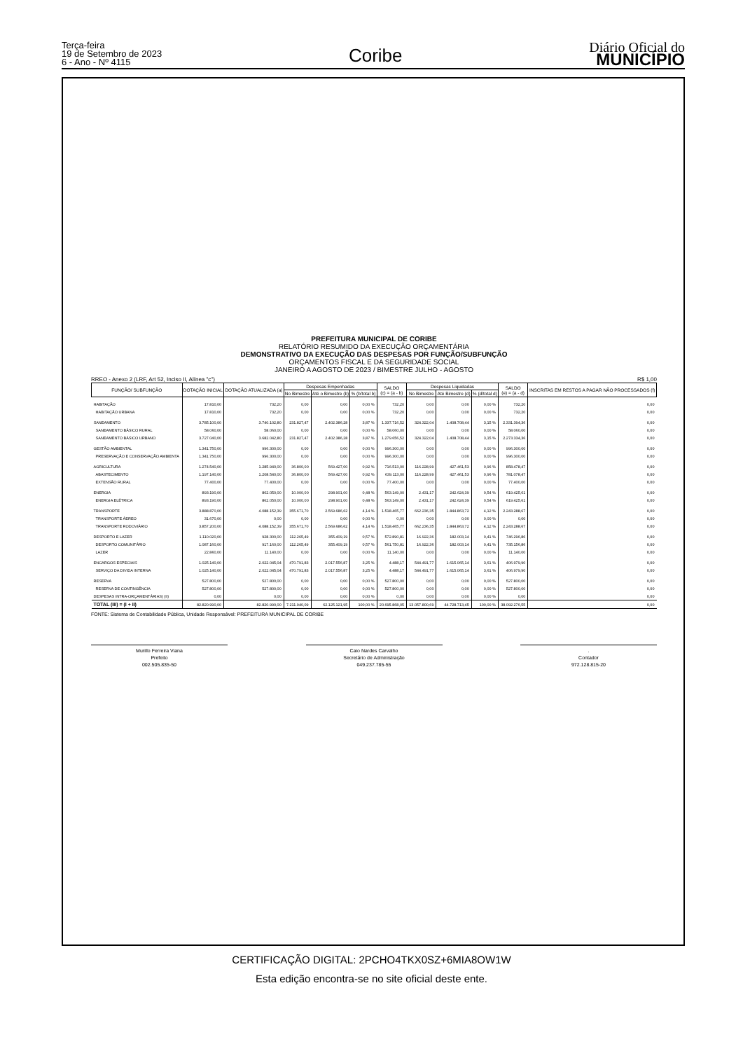Terça-feira
19 de Setembro de 2023
6 - Ano - Nº 4115
Coribe
Diário Oficial do
MUNICÍPIO
PREFEITURA MUNICIPAL DE CORIBE
RELATÓRIO RESUMIDO DA EXECUÇÃO ORÇAMENTÁRIA
DEMONSTRATIVO DA EXECUÇÃO DAS DESPESAS POR FUNÇÃO/SUBFUNÇÃO
ORÇAMENTOS FISCAL E DA SEGURIDADE SOCIAL
JANEIRO A AGOSTO DE 2023 / BIMESTRE JULHO - AGOSTO
RREO - Anexo 2 (LRF, Art 52, Inciso II, Alínea "c") R$ 1,00
| FUNÇÃO/ SUBFUNÇÃO | DOTAÇÃO INICIAL | DOTAÇÃO ATUALIZADA (a) | Despesas Empenhadas | | | SALDO (c) = (a - b) | Despesas Liquidadas | | | SALDO (e) = (a - d) | INSCRITAS EM RESTOS A PAGAR NÃO PROCESSADOS (f) |
| --- | --- | --- | --- | --- | --- | --- | --- | --- | --- | --- | --- |
| | | | No Bimestre | Até o Bimestre (b) | % (b/total b) | | No Bimestre | Até Bimestre (d) | % (d/total d) | | |
| HABITAÇÃO | 17.810,00 | 732,20 | 0,00 | 0,00 | 0,00 % | 732,20 | 0,00 | 0,00 | 0,00 % | 732,20 | 0,00 |
| HABITAÇÃO URBANA | 17.810,00 | 732,20 | 0,00 | 0,00 | 0,00 % | 732,20 | 0,00 | 0,00 | 0,00 % | 732,20 | 0,00 |
| SANEAMENTO | 3.785.100,00 | 3.740.102,80 | 231.827,47 | 2.402.386,28 | 3,87 % | 1.337.716,52 | 324.322,04 | 1.408.708,44 | 3,15 % | 2.331.394,36 | 0,00 |
| SANEAMENTO BÁSICO RURAL | 58.060,00 | 58.060,00 | 0,00 | 0,00 | 0,00 % | 58.060,00 | 0,00 | 0,00 | 0,00 % | 58.060,00 | 0,00 |
| SANEAMENTO BÁSICO URBANO | 3.727.040,00 | 3.682.042,80 | 231.827,47 | 2.402.386,28 | 3,87 % | 1.279.656,52 | 324.322,04 | 1.408.708,44 | 3,15 % | 2.273.334,36 | 0,00 |
| GESTÃO AMBIENTAL | 1.341.750,00 | 996.300,00 | 0,00 | 0,00 | 0,00 % | 996.300,00 | 0,00 | 0,00 | 0,00 % | 996.300,00 | 0,00 |
| PRESERVAÇÃO E CONSERVAÇÃO AMBIENTA | 1.341.750,00 | 996.300,00 | 0,00 | 0,00 | 0,00 % | 996.300,00 | 0,00 | 0,00 | 0,00 % | 996.300,00 | 0,00 |
| AGRICULTURA | 1.274.540,00 | 1.285.940,00 | 36.800,00 | 569.427,00 | 0,92 % | 716.513,00 | 116.228,99 | 427.461,53 | 0,96 % | 858.478,47 | 0,00 |
| ABASTECIMENTO | 1.197.140,00 | 1.208.540,00 | 36.800,00 | 569.427,00 | 0,92 % | 639.113,00 | 116.228,99 | 427.461,53 | 0,96 % | 781.078,47 | 0,00 |
| EXTENSÃO RURAL | 77.400,00 | 77.400,00 | 0,00 | 0,00 | 0,00 % | 77.400,00 | 0,00 | 0,00 | 0,00 % | 77.400,00 | 0,00 |
| ENERGIA | 893.190,00 | 862.050,00 | 10.000,00 | 298.901,00 | 0,48 % | 563.149,00 | 2.431,17 | 242.624,39 | 0,54 % | 619.425,61 | 0,00 |
| ENERGIA ELÉTRICA | 893.190,00 | 862.050,00 | 10.000,00 | 298.901,00 | 0,48 % | 563.149,00 | 2.431,17 | 242.624,39 | 0,54 % | 619.425,61 | 0,00 |
| TRANSPORTE | 3.888.870,00 | 4.088.152,39 | 355.671,70 | 2.569.686,62 | 4,14 % | 1.518.465,77 | 662.236,35 | 1.844.863,72 | 4,12 % | 2.243.288,67 | 0,00 |
| TRANSPORTE ÁEREO | 31.670,00 | 0,00 | 0,00 | 0,00 | 0,00 % | 0,00 | 0,00 | 0,00 | 0,00 % | 0,00 | 0,00 |
| TRANSPORTE RODOVIÁRIO | 3.857.200,00 | 4.088.152,39 | 355.671,70 | 2.569.686,62 | 4,14 % | 1.518.465,77 | 662.236,35 | 1.844.863,72 | 4,12 % | 2.243.288,67 | 0,00 |
| DESPORTO E LAZER | 1.110.020,00 | 928.300,00 | 112.265,49 | 355.409,19 | 0,57 % | 572.890,81 | 16.922,36 | 182.003,14 | 0,41 % | 746.296,86 | 0,00 |
| DESPORTO COMUNITÁRIO | 1.087.160,00 | 917.160,00 | 112.265,49 | 355.409,19 | 0,57 % | 561.750,81 | 16.922,36 | 182.003,14 | 0,41 % | 735.156,86 | 0,00 |
| LAZER | 22.860,00 | 11.140,00 | 0,00 | 0,00 | 0,00 % | 11.140,00 | 0,00 | 0,00 | 0,00 % | 11.140,00 | 0,00 |
| ENCARGOS ESPECIAIS | 1.025.140,00 | 2.022.045,04 | 470.791,83 | 2.017.556,87 | 3,25 % | 4.488,17 | 544.491,77 | 1.615.065,14 | 3,61 % | 406.979,90 | 0,00 |
| SERVIÇO DA DIVIDA INTERNA | 1.025.140,00 | 2.022.045,04 | 470.791,83 | 2.017.556,87 | 3,25 % | 4.488,17 | 544.491,77 | 1.615.065,14 | 3,61 % | 406.979,90 | 0,00 |
| RESERVA | 527.800,00 | 527.800,00 | 0,00 | 0,00 | 0,00 % | 527.800,00 | 0,00 | 0,00 | 0,00 % | 527.800,00 | 0,00 |
| RESERVA DE CONTINGÊNCIA | 527.800,00 | 527.800,00 | 0,00 | 0,00 | 0,00 % | 527.800,00 | 0,00 | 0,00 | 0,00 % | 527.800,00 | 0,00 |
| DESPESAS INTRA-ORÇAMENTÁRIAS) (II) | 0,00 | 0,00 | 0,00 | 0,00 | 0,00 % | 0,00 | 0,00 | 0,00 | 0,00 % | 0,00 | 0,00 |
| TOTAL (III) = (I + II) | 82.820.990,00 | 82.820.990,00 | 7.211.940,09 | 62.125.121,95 | 100,00 % | 20.695.868,05 | 13.057.800,69 | 44.728.713,45 | 100,00 % | 38.092.276,55 | 0,00 |
FONTE: Sistema de Contabilidade Pública, Unidade Responsável: PREFEITURA MUNICIPAL DE CORIBE
Murillo Ferreira Viana
Prefeito
002.505.835-50
Caio Nardes Carvalho
Secretário de Administração
049.237.785-55
.
Contador
972.128.815-20
CERTIFICAÇÃO DIGITAL: 2PCHO4TKX0SZ+6MIA8OW1W
Esta edição encontra-se no site oficial deste ente.